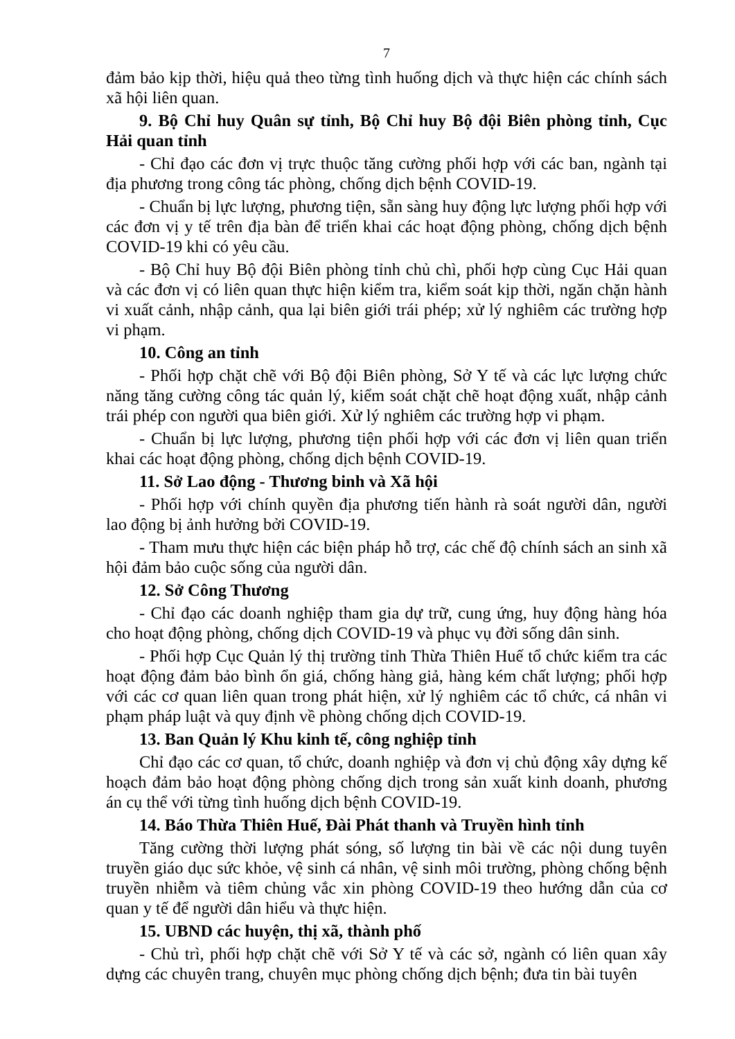7
đảm bảo kịp thời, hiệu quả theo từng tình huống dịch và thực hiện các chính sách xã hội liên quan.
9. Bộ Chỉ huy Quân sự tỉnh, Bộ Chỉ huy Bộ đội Biên phòng tỉnh, Cục Hải quan tỉnh
- Chỉ đạo các đơn vị trực thuộc tăng cường phối hợp với các ban, ngành tại địa phương trong công tác phòng, chống dịch bệnh COVID-19.
- Chuẩn bị lực lượng, phương tiện, sẵn sàng huy động lực lượng phối hợp với các đơn vị y tế trên địa bàn để triển khai các hoạt động phòng, chống dịch bệnh COVID-19 khi có yêu cầu.
- Bộ Chỉ huy Bộ đội Biên phòng tỉnh chủ chì, phối hợp cùng Cục Hải quan và các đơn vị có liên quan thực hiện kiểm tra, kiểm soát kịp thời, ngăn chặn hành vi xuất cảnh, nhập cảnh, qua lại biên giới trái phép; xử lý nghiêm các trường hợp vi phạm.
10. Công an tỉnh
- Phối hợp chặt chẽ với Bộ đội Biên phòng, Sở Y tế và các lực lượng chức năng tăng cường công tác quản lý, kiểm soát chặt chẽ hoạt động xuất, nhập cảnh trái phép con người qua biên giới. Xử lý nghiêm các trường hợp vi phạm.
- Chuẩn bị lực lượng, phương tiện phối hợp với các đơn vị liên quan triển khai các hoạt động phòng, chống dịch bệnh COVID-19.
11. Sở Lao động - Thương binh và Xã hội
- Phối hợp với chính quyền địa phương tiến hành rà soát người dân, người lao động bị ảnh hưởng bởi COVID-19.
- Tham mưu thực hiện các biện pháp hỗ trợ, các chế độ chính sách an sinh xã hội đảm bảo cuộc sống của người dân.
12. Sở Công Thương
- Chỉ đạo các doanh nghiệp tham gia dự trữ, cung ứng, huy động hàng hóa cho hoạt động phòng, chống dịch COVID-19 và phục vụ đời sống dân sinh.
- Phối hợp Cục Quản lý thị trường tỉnh Thừa Thiên Huế tổ chức kiểm tra các hoạt động đảm bảo bình ổn giá, chống hàng giả, hàng kém chất lượng; phối hợp với các cơ quan liên quan trong phát hiện, xử lý nghiêm các tổ chức, cá nhân vi phạm pháp luật và quy định về phòng chống dịch COVID-19.
13. Ban Quản lý Khu kinh tế, công nghiệp tỉnh
Chỉ đạo các cơ quan, tổ chức, doanh nghiệp và đơn vị chủ động xây dựng kế hoạch đảm bảo hoạt động phòng chống dịch trong sản xuất kinh doanh, phương án cụ thể với từng tình huống dịch bệnh COVID-19.
14. Báo Thừa Thiên Huế, Đài Phát thanh và Truyền hình tỉnh
Tăng cường thời lượng phát sóng, số lượng tin bài về các nội dung tuyên truyền giáo dục sức khỏe, vệ sinh cá nhân, vệ sinh môi trường, phòng chống bệnh truyền nhiễm và tiêm chủng vắc xin phòng COVID-19 theo hướng dẫn của cơ quan y tế để người dân hiểu và thực hiện.
15. UBND các huyện, thị xã, thành phố
- Chủ trì, phối hợp chặt chẽ với Sở Y tế và các sở, ngành có liên quan xây dựng các chuyên trang, chuyên mục phòng chống dịch bệnh; đưa tin bài tuyên